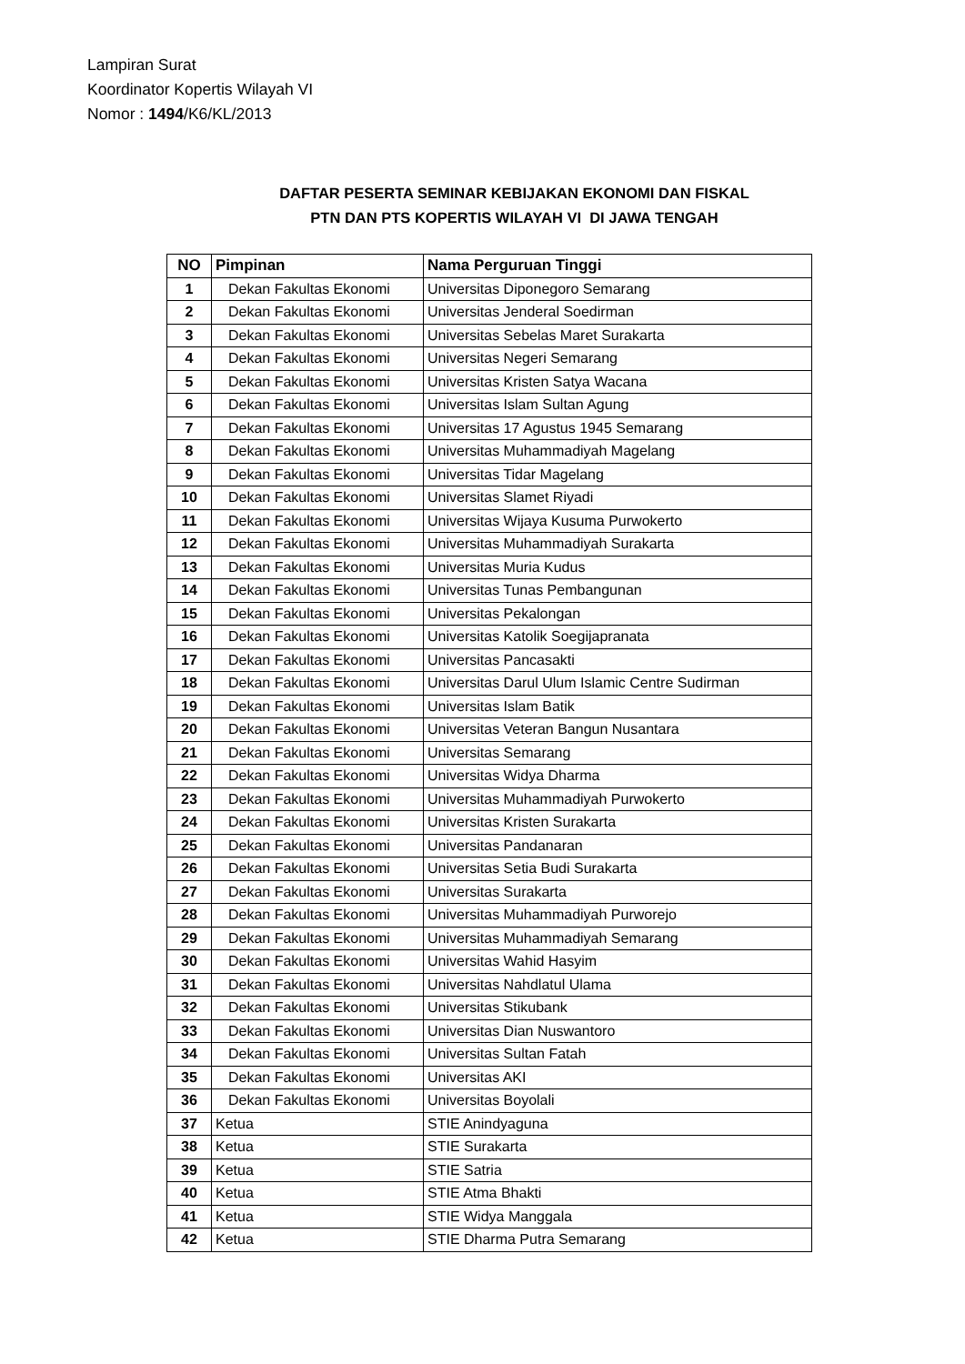Lampiran Surat
Koordinator Kopertis Wilayah VI
Nomor : 1494/K6/KL/2013
DAFTAR PESERTA SEMINAR KEBIJAKAN EKONOMI DAN FISKAL
PTN DAN PTS KOPERTIS WILAYAH VI DI JAWA TENGAH
| NO | Pimpinan | Nama Perguruan Tinggi |
| --- | --- | --- |
| 1 | Dekan Fakultas Ekonomi | Universitas Diponegoro Semarang |
| 2 | Dekan Fakultas Ekonomi | Universitas Jenderal Soedirman |
| 3 | Dekan Fakultas Ekonomi | Universitas Sebelas Maret Surakarta |
| 4 | Dekan Fakultas Ekonomi | Universitas Negeri Semarang |
| 5 | Dekan Fakultas Ekonomi | Universitas Kristen Satya Wacana |
| 6 | Dekan Fakultas Ekonomi | Universitas Islam Sultan Agung |
| 7 | Dekan Fakultas Ekonomi | Universitas 17 Agustus 1945 Semarang |
| 8 | Dekan Fakultas Ekonomi | Universitas Muhammadiyah Magelang |
| 9 | Dekan Fakultas Ekonomi | Universitas Tidar Magelang |
| 10 | Dekan Fakultas Ekonomi | Universitas Slamet Riyadi |
| 11 | Dekan Fakultas Ekonomi | Universitas Wijaya Kusuma Purwokerto |
| 12 | Dekan Fakultas Ekonomi | Universitas Muhammadiyah Surakarta |
| 13 | Dekan Fakultas Ekonomi | Universitas Muria Kudus |
| 14 | Dekan Fakultas Ekonomi | Universitas Tunas Pembangunan |
| 15 | Dekan Fakultas Ekonomi | Universitas Pekalongan |
| 16 | Dekan Fakultas Ekonomi | Universitas Katolik Soegijapranata |
| 17 | Dekan Fakultas Ekonomi | Universitas Pancasakti |
| 18 | Dekan Fakultas Ekonomi | Universitas Darul Ulum Islamic Centre Sudirman |
| 19 | Dekan Fakultas Ekonomi | Universitas Islam Batik |
| 20 | Dekan Fakultas Ekonomi | Universitas Veteran Bangun Nusantara |
| 21 | Dekan Fakultas Ekonomi | Universitas Semarang |
| 22 | Dekan Fakultas Ekonomi | Universitas Widya Dharma |
| 23 | Dekan Fakultas Ekonomi | Universitas Muhammadiyah Purwokerto |
| 24 | Dekan Fakultas Ekonomi | Universitas Kristen Surakarta |
| 25 | Dekan Fakultas Ekonomi | Universitas Pandanaran |
| 26 | Dekan Fakultas Ekonomi | Universitas Setia Budi Surakarta |
| 27 | Dekan Fakultas Ekonomi | Universitas Surakarta |
| 28 | Dekan Fakultas Ekonomi | Universitas Muhammadiyah Purworejo |
| 29 | Dekan Fakultas Ekonomi | Universitas Muhammadiyah Semarang |
| 30 | Dekan Fakultas Ekonomi | Universitas Wahid Hasyim |
| 31 | Dekan Fakultas Ekonomi | Universitas Nahdlatul Ulama |
| 32 | Dekan Fakultas Ekonomi | Universitas Stikubank |
| 33 | Dekan Fakultas Ekonomi | Universitas Dian Nuswantoro |
| 34 | Dekan Fakultas Ekonomi | Universitas Sultan Fatah |
| 35 | Dekan Fakultas Ekonomi | Universitas AKI |
| 36 | Dekan Fakultas Ekonomi | Universitas Boyolali |
| 37 | Ketua | STIE Anindyaguna |
| 38 | Ketua | STIE Surakarta |
| 39 | Ketua | STIE Satria |
| 40 | Ketua | STIE Atma Bhakti |
| 41 | Ketua | STIE Widya Manggala |
| 42 | Ketua | STIE Dharma Putra Semarang |